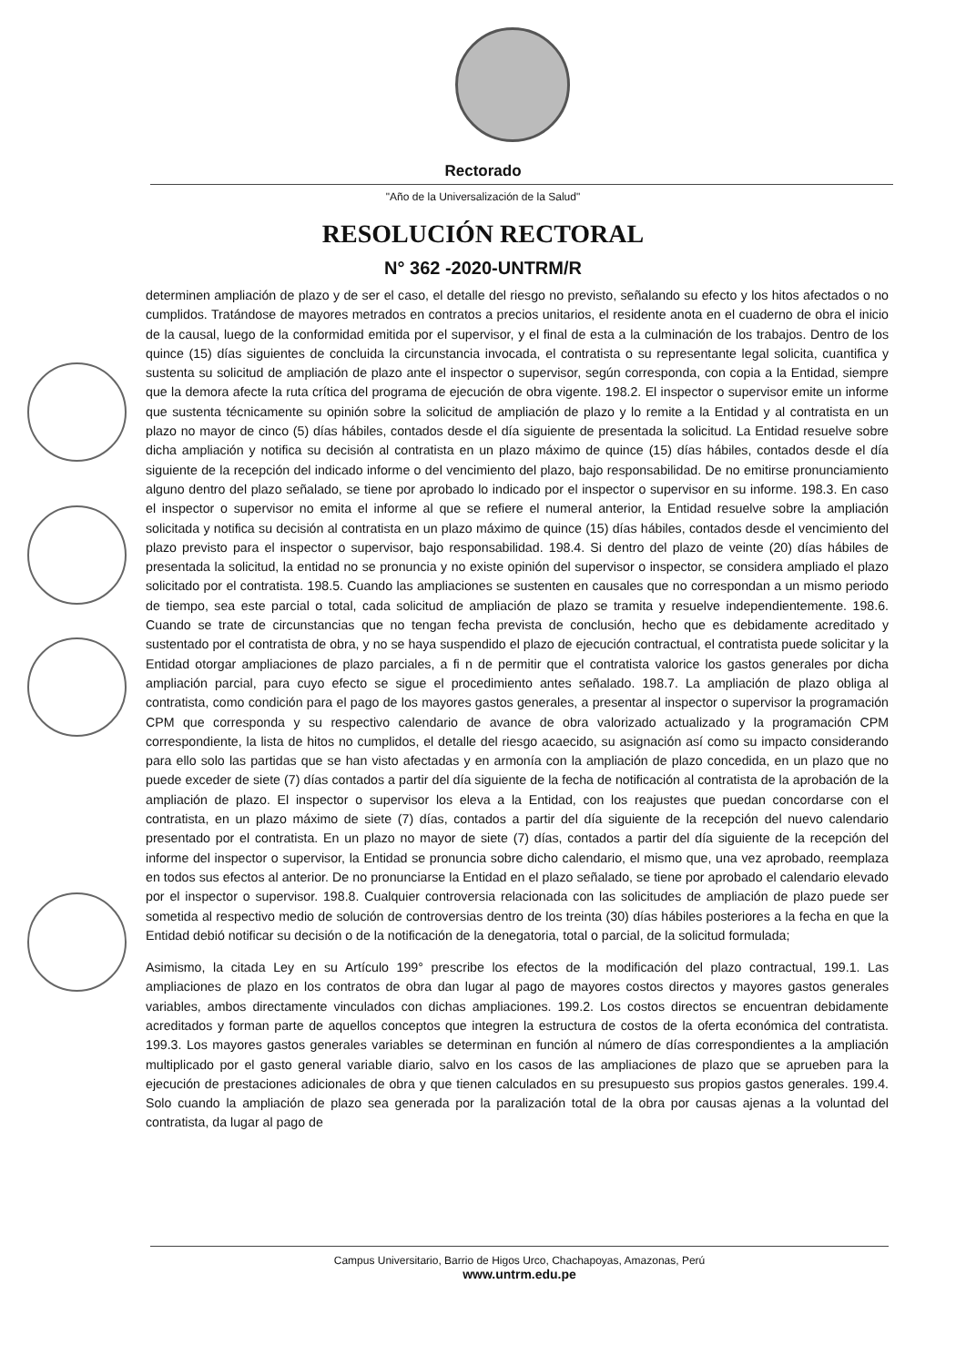Rectorado
"Año de la Universalización de la Salud"
RESOLUCIÓN RECTORAL
N° 362 -2020-UNTRM/R
determinen ampliación de plazo y de ser el caso, el detalle del riesgo no previsto, señalando su efecto y los hitos afectados o no cumplidos. Tratándose de mayores metrados en contratos a precios unitarios, el residente anota en el cuaderno de obra el inicio de la causal, luego de la conformidad emitida por el supervisor, y el final de esta a la culminación de los trabajos. Dentro de los quince (15) días siguientes de concluida la circunstancia invocada, el contratista o su representante legal solicita, cuantifica y sustenta su solicitud de ampliación de plazo ante el inspector o supervisor, según corresponda, con copia a la Entidad, siempre que la demora afecte la ruta crítica del programa de ejecución de obra vigente. 198.2. El inspector o supervisor emite un informe que sustenta técnicamente su opinión sobre la solicitud de ampliación de plazo y lo remite a la Entidad y al contratista en un plazo no mayor de cinco (5) días hábiles, contados desde el día siguiente de presentada la solicitud. La Entidad resuelve sobre dicha ampliación y notifica su decisión al contratista en un plazo máximo de quince (15) días hábiles, contados desde el día siguiente de la recepción del indicado informe o del vencimiento del plazo, bajo responsabilidad. De no emitirse pronunciamiento alguno dentro del plazo señalado, se tiene por aprobado lo indicado por el inspector o supervisor en su informe. 198.3. En caso el inspector o supervisor no emita el informe al que se refiere el numeral anterior, la Entidad resuelve sobre la ampliación solicitada y notifica su decisión al contratista en un plazo máximo de quince (15) días hábiles, contados desde el vencimiento del plazo previsto para el inspector o supervisor, bajo responsabilidad. 198.4. Si dentro del plazo de veinte (20) días hábiles de presentada la solicitud, la entidad no se pronuncia y no existe opinión del supervisor o inspector, se considera ampliado el plazo solicitado por el contratista. 198.5. Cuando las ampliaciones se sustenten en causales que no correspondan a un mismo periodo de tiempo, sea este parcial o total, cada solicitud de ampliación de plazo se tramita y resuelve independientemente. 198.6. Cuando se trate de circunstancias que no tengan fecha prevista de conclusión, hecho que es debidamente acreditado y sustentado por el contratista de obra, y no se haya suspendido el plazo de ejecución contractual, el contratista puede solicitar y la Entidad otorgar ampliaciones de plazo parciales, a fi n de permitir que el contratista valorice los gastos generales por dicha ampliación parcial, para cuyo efecto se sigue el procedimiento antes señalado. 198.7. La ampliación de plazo obliga al contratista, como condición para el pago de los mayores gastos generales, a presentar al inspector o supervisor la programación CPM que corresponda y su respectivo calendario de avance de obra valorizado actualizado y la programación CPM correspondiente, la lista de hitos no cumplidos, el detalle del riesgo acaecido, su asignación así como su impacto considerando para ello solo las partidas que se han visto afectadas y en armonía con la ampliación de plazo concedida, en un plazo que no puede exceder de siete (7) días contados a partir del día siguiente de la fecha de notificación al contratista de la aprobación de la ampliación de plazo. El inspector o supervisor los eleva a la Entidad, con los reajustes que puedan concordarse con el contratista, en un plazo máximo de siete (7) días, contados a partir del día siguiente de la recepción del nuevo calendario presentado por el contratista. En un plazo no mayor de siete (7) días, contados a partir del día siguiente de la recepción del informe del inspector o supervisor, la Entidad se pronuncia sobre dicho calendario, el mismo que, una vez aprobado, reemplaza en todos sus efectos al anterior. De no pronunciarse la Entidad en el plazo señalado, se tiene por aprobado el calendario elevado por el inspector o supervisor. 198.8. Cualquier controversia relacionada con las solicitudes de ampliación de plazo puede ser sometida al respectivo medio de solución de controversias dentro de los treinta (30) días hábiles posteriores a la fecha en que la Entidad debió notificar su decisión o de la notificación de la denegatoria, total o parcial, de la solicitud formulada;
Asimismo, la citada Ley en su Artículo 199° prescribe los efectos de la modificación del plazo contractual, 199.1. Las ampliaciones de plazo en los contratos de obra dan lugar al pago de mayores costos directos y mayores gastos generales variables, ambos directamente vinculados con dichas ampliaciones. 199.2. Los costos directos se encuentran debidamente acreditados y forman parte de aquellos conceptos que integren la estructura de costos de la oferta económica del contratista. 199.3. Los mayores gastos generales variables se determinan en función al número de días correspondientes a la ampliación multiplicado por el gasto general variable diario, salvo en los casos de las ampliaciones de plazo que se aprueben para la ejecución de prestaciones adicionales de obra y que tienen calculados en su presupuesto sus propios gastos generales. 199.4. Solo cuando la ampliación de plazo sea generada por la paralización total de la obra por causas ajenas a la voluntad del contratista, da lugar al pago de
Campus Universitario, Barrio de Higos Urco, Chachapoyas, Amazonas, Perú
www.untrm.edu.pe